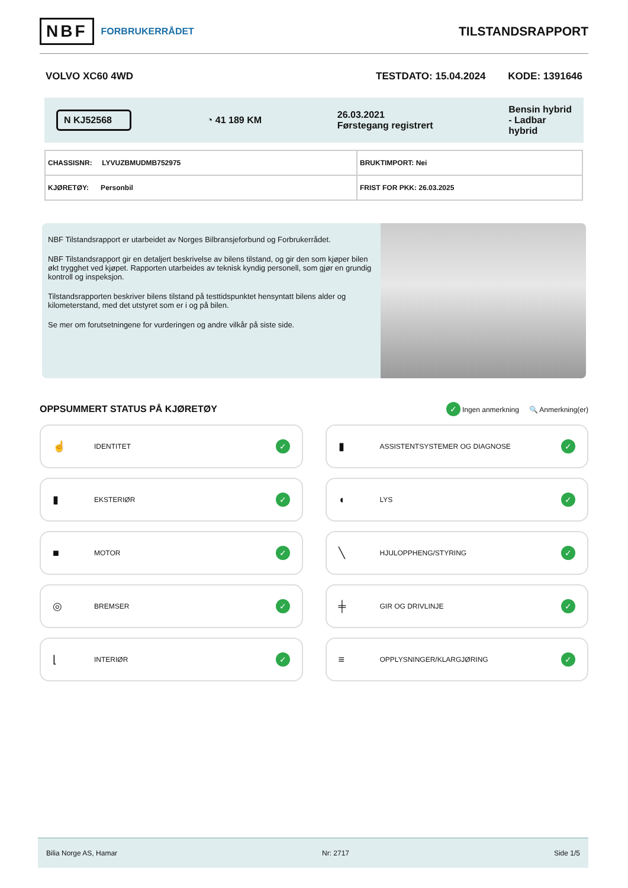NBF FORBRUKERRÅDET
TILSTANDSRAPPORT
VOLVO XC60 4WD TESTDATO: 15.04.2024 KODE: 1391646
N KJ52568 ◔ 41 189 KM 26.03.2021
Førstegang registrert Bensin hybrid
- Ladbar
hybrid
| CHASSISNR: LYVUZBMUDMB752975 | BRUKTIMPORT: Nei |
| KJØRETØY: Personbil | FRIST FOR PKK: 26.03.2025 |
NBF Tilstandsrapport er utarbeidet av Norges Bilbransjeforbund og Forbrukerrådet.
NBF Tilstandsrapport gir en detaljert beskrivelse av bilens tilstand, og gir den som kjøper bilen økt trygghet ved kjøpet. Rapporten utarbeides av teknisk kyndig personell, som gjør en grundig kontroll og inspeksjon.
Tilstandsrapporten beskriver bilens tilstand på testtidspunktet hensyntatt bilens alder og kilometerstand, med det utstyret som er i og på bilen.
Se mer om forutsetningene for vurderingen og andre vilkår på siste side.
OPPSUMMERT STATUS PÅ KJØRETØY
✓ Ingen anmerkning 🔍 Anmerkning(er)
☝ IDENTITET ✓
▮ ASSISTENTSYSTEMER OG DIAGNOSE ✓
▮ EKSTERIØR ✓
◖ LYS ✓
■ MOTOR ✓
╲ HJULOPPHENG/STYRING ✓
◎ BREMSER ✓
╪ GIR OG DRIVLINJE ✓
⌊ INTERIØR ✓
≡ OPPLYSNINGER/KLARGJØRING ✓
Bilia Norge AS, Hamar Nr: 2717 Side 1/5